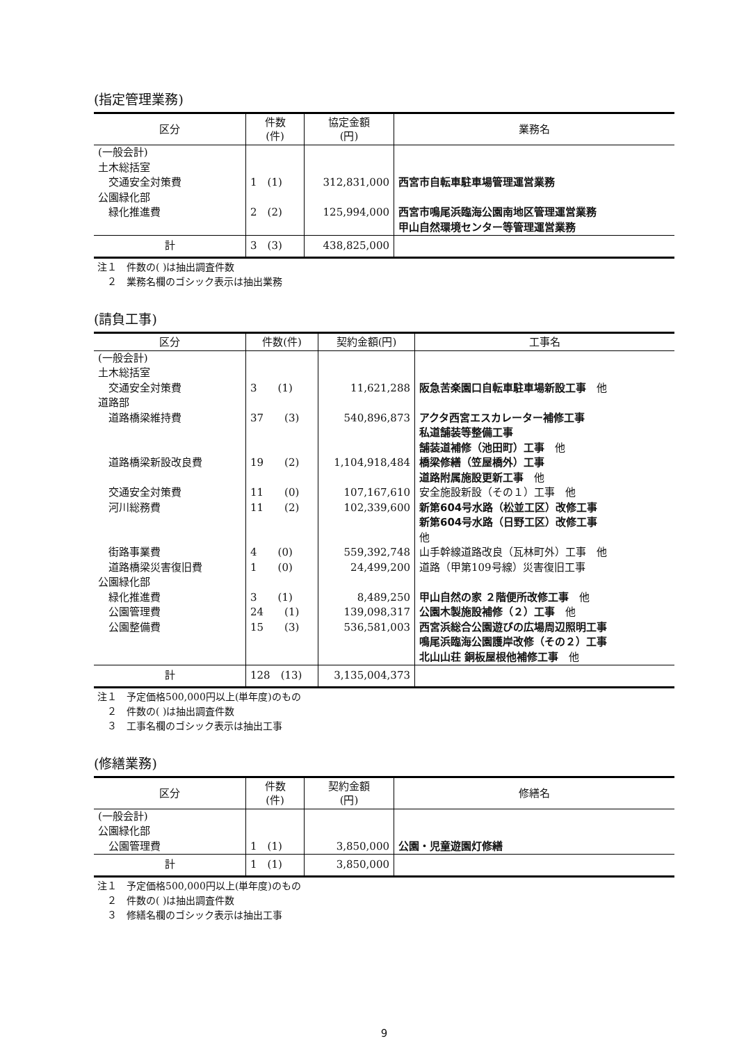(指定管理業務)
| 区分 | 件数 (件) | 協定金額 (円) | 業務名 |
| --- | --- | --- | --- |
| (一般会計) 土木総括室 交通安全対策費 公園緑化部 緑化推進費 | 1 (1) 2 (2) | 312,831,000 125,994,000 | 西宮市自転車駐車場管理運営業務 西宮市鳴尾浜臨海公園南地区管理運営業務 甲山自然環境センター等管理運営業務 |
| 計 | 3 (3) | 438,825,000 | |
注１　件数の( )は抽出調査件数
　２　業務名欄のゴシック表示は抽出業務
(請負工事)
| 区分 | 件数(件) | 契約金額(円) | 工事名 |
| --- | --- | --- | --- |
| (一般会計) 土木総括室 交通安全対策費 道路部 道路橋梁維持費 道路橋梁新設改良費 交通安全対策費 河川総務費 街路事業費 道路橋梁災害復旧費 公園緑化部 緑化推進費 公園管理費 公園整備費 | 3 (1) 37 (3) 19 (2) 11 (0) 11 (2) 4 (0) 1 (0) 3 (1) 24 (1) 15 (3) | 11,621,288 540,896,873 1,104,918,484 107,167,610 102,339,600 559,392,748 24,499,200 8,489,250 139,098,317 536,581,003 | 阪急苦楽園口自転車駐車場新設工事 他 アクタ西宮エスカレーター補修工事 私道舗装等整備工事 舗装道補修（池田町）工事 他 橋梁修繕（笠屋橋外）工事 道路附属施設更新工事 他 安全施設新設（その１）工事 他 新第604号水路（松並工区）改修工事 新第604号水路（日野工区）改修工事 他 山手幹線道路改良（瓦林町外）工事 他 道路（甲第109号線）災害復旧工事 甲山自然の家 ２階便所改修工事 他 公園木製施設補修（２）工事 他 西宮浜総合公園遊びの広場周辺照明工事 鳴尾浜臨海公園護岸改修（その２）工事 北山山荘 銅板屋根他補修工事 他 |
| 計 | 128 (13) | 3,135,004,373 | |
注１　予定価格500,000円以上(単年度)のもの
　２　件数の( )は抽出調査件数
　３　工事名欄のゴシック表示は抽出工事
(修繕業務)
| 区分 | 件数 (件) | 契約金額 (円) | 修繕名 |
| --- | --- | --- | --- |
| (一般会計) 公園緑化部 公園管理費 | 1 (1) | 3,850,000 | 公園・児童遊園灯修繕 |
| 計 | 1 (1) | 3,850,000 | |
注１　予定価格500,000円以上(単年度)のもの
　２　件数の( )は抽出調査件数
　３　修繕名欄のゴシック表示は抽出工事
9